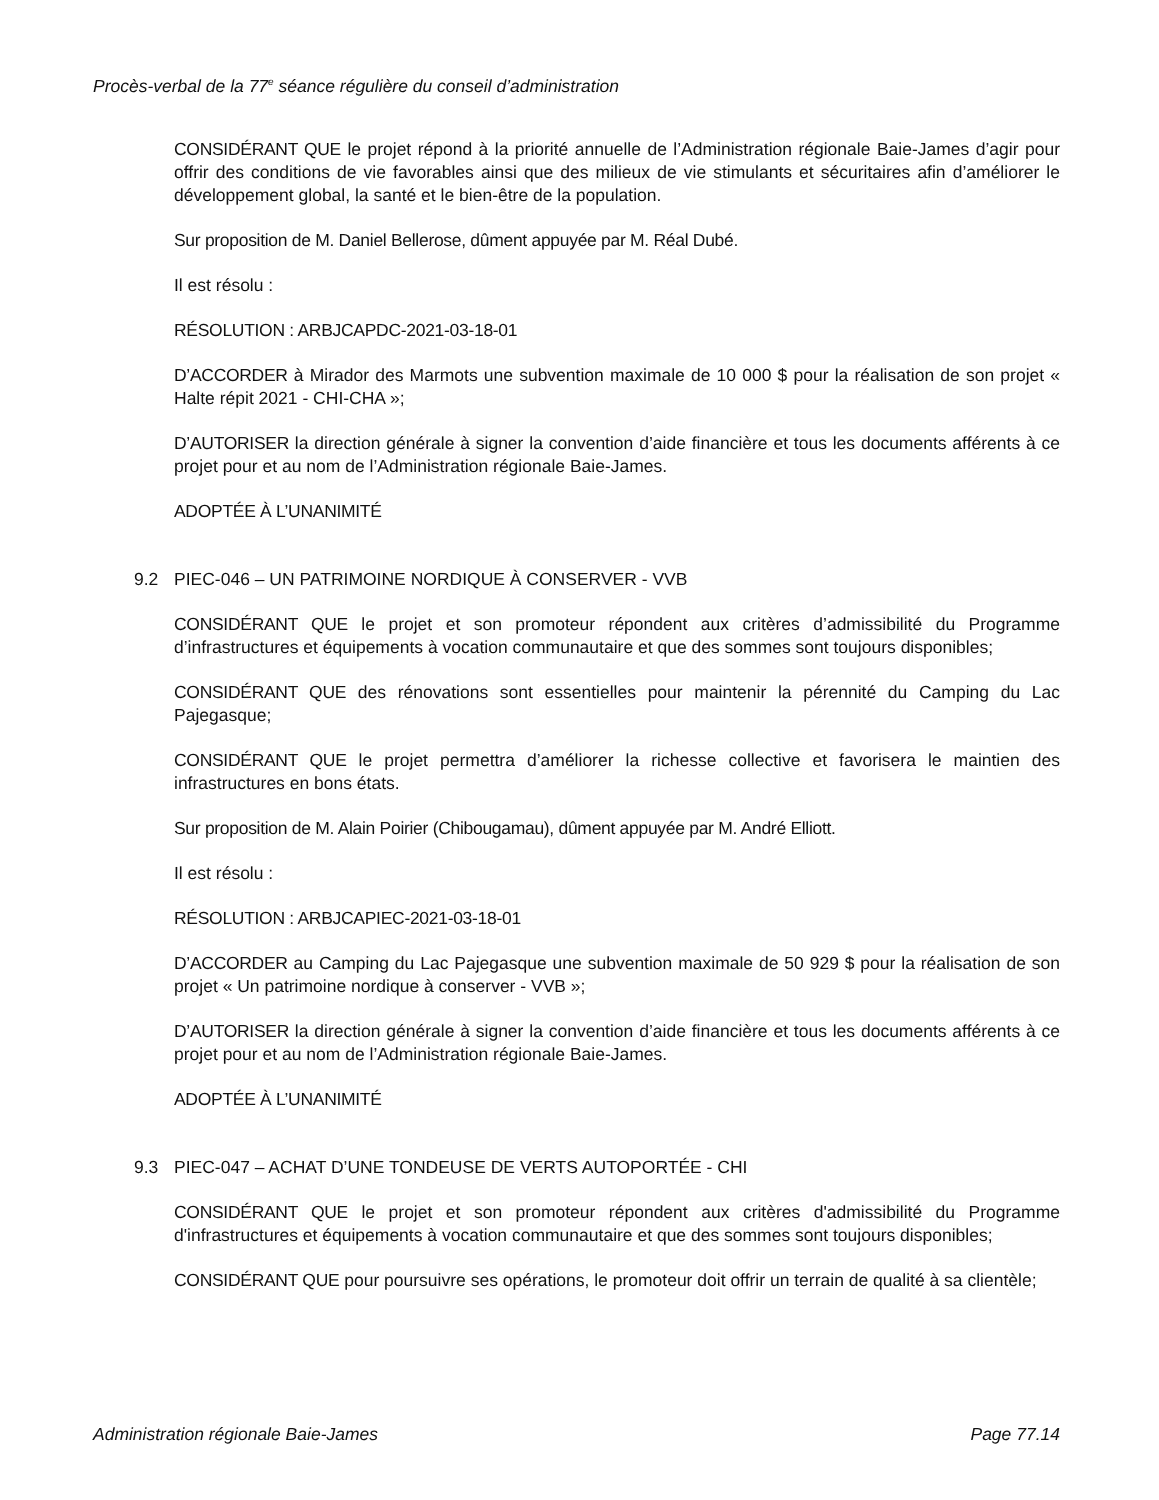Procès-verbal de la 77<sup>e</sup> séance régulière du conseil d’administration
CONSIDÉRANT QUE le projet répond à la priorité annuelle de l’Administration régionale Baie-James d’agir pour offrir des conditions de vie favorables ainsi que des milieux de vie stimulants et sécuritaires afin d’améliorer le développement global, la santé et le bien-être de la population.
Sur proposition de M. Daniel Bellerose, dûment appuyée par M. Réal Dubé.
Il est résolu :
RÉSOLUTION : ARBJCAPDC-2021-03-18-01
D’ACCORDER à Mirador des Marmots une subvention maximale de 10 000 $ pour la réalisation de son projet « Halte répit 2021 - CHI-CHA »;
D’AUTORISER la direction générale à signer la convention d’aide financière et tous les documents afférents à ce projet pour et au nom de l’Administration régionale Baie-James.
ADOPTÉE À L’UNANIMITÉ
9.2 PIEC-046 – UN PATRIMOINE NORDIQUE À CONSERVER - VVB
CONSIDÉRANT QUE le projet et son promoteur répondent aux critères d’admissibilité du Programme d’infrastructures et équipements à vocation communautaire et que des sommes sont toujours disponibles;
CONSIDÉRANT QUE des rénovations sont essentielles pour maintenir la pérennité du Camping du Lac Pajegasque;
CONSIDÉRANT QUE le projet permettra d’améliorer la richesse collective et favorisera le maintien des infrastructures en bons états.
Sur proposition de M. Alain Poirier (Chibougamau), dûment appuyée par M. André Elliott.
Il est résolu :
RÉSOLUTION : ARBJCAPIEC-2021-03-18-01
D’ACCORDER au Camping du Lac Pajegasque une subvention maximale de 50 929 $ pour la réalisation de son projet « Un patrimoine nordique à conserver - VVB »;
D’AUTORISER la direction générale à signer la convention d’aide financière et tous les documents afférents à ce projet pour et au nom de l’Administration régionale Baie-James.
ADOPTÉE À L’UNANIMITÉ
9.3 PIEC-047 – ACHAT D’UNE TONDEUSE DE VERTS AUTOPORTÉE - CHI
CONSIDÉRANT QUE le projet et son promoteur répondent aux critères d'admissibilité du Programme d'infrastructures et équipements à vocation communautaire et que des sommes sont toujours disponibles;
CONSIDÉRANT QUE pour poursuivre ses opérations, le promoteur doit offrir un terrain de qualité à sa clientèle;
Administration régionale Baie-James Page 77.14